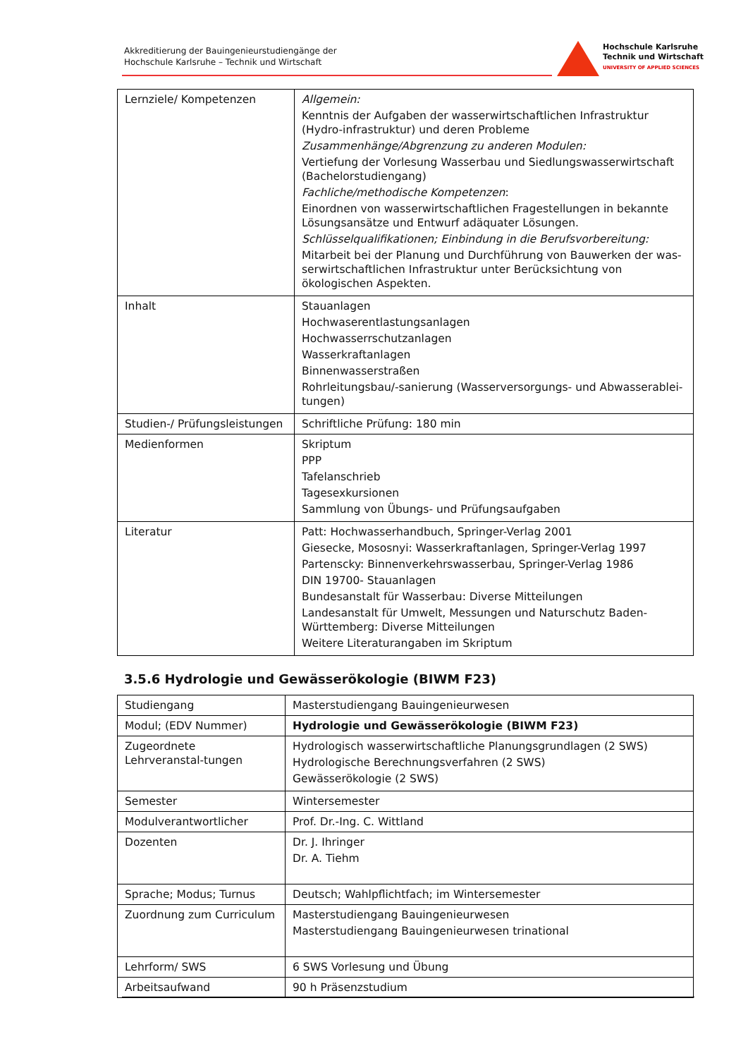Akkreditierung der Bauingenieurstudiengänge der
Hochschule Karlsruhe – Technik und Wirtschaft
Hochschule Karlsruhe
Technik und Wirtschaft
UNIVERSITY OF APPLIED SCIENCES
| Lernziele/ Kompetenzen | Allgemein: Kenntnis der Aufgaben der wasserwirtschaftlichen Infrastruktur (Hydro-infrastruktur) und deren Probleme Zusammenhänge/Abgrenzung zu anderen Modulen: Vertiefung der Vorlesung Wasserbau und Siedlungswasserwirtschaft (Bachelorstudiengang) Fachliche/methodische Kompetenzen : Einordnen von wasserwirtschaftlichen Fragestellungen in bekannte Lösungsansätze und Entwurf adäquater Lösungen. Schlüsselqualifikationen; Einbindung in die Berufsvorbereitung: Mitarbeit bei der Planung und Durchführung von Bauwerken der was-serwirtschaftlichen Infrastruktur unter Berücksichtung von ökologischen Aspekten. |
| Inhalt | Stauanlagen Hochwaserentlastungsanlagen Hochwasserrschutzanlagen Wasserkraftanlagen Binnenwasserstraßen Rohrleitungsbau/-sanierung (Wasserversorgungs- und Abwasserablei-tungen) |
| Studien-/ Prüfungsleistungen | Schriftliche Prüfung: 180 min |
| Medienformen | Skriptum PPP Tafelanschrieb Tagesexkursionen Sammlung von Übungs- und Prüfungsaufgaben |
| Literatur | Patt: Hochwasserhandbuch, Springer-Verlag 2001 Giesecke, Mososnyi: Wasserkraftanlagen, Springer-Verlag 1997 Partenscky: Binnenverkehrswasserbau, Springer-Verlag 1986 DIN 19700- Stauanlagen Bundesanstalt für Wasserbau: Diverse Mitteilungen Landesanstalt für Umwelt, Messungen und Naturschutz Baden-Württemberg: Diverse Mitteilungen Weitere Literaturangaben im Skriptum |
3.5.6 Hydrologie und Gewässerökologie (BIWM F23)
| Studiengang | Masterstudiengang Bauingenieurwesen |
| Modul; (EDV Nummer) | Hydrologie und Gewässerökologie (BIWM F23) |
| Zugeordnete Lehrveranstal-tungen | Hydrologisch wasserwirtschaftliche Planungsgrundlagen (2 SWS) Hydrologische Berechnungsverfahren (2 SWS) Gewässerökologie (2 SWS) |
| Semester | Wintersemester |
| Modulverantwortlicher | Prof. Dr.-Ing. C. Wittland |
| Dozenten | Dr. J. Ihringer Dr. A. Tiehm |
| Sprache; Modus; Turnus | Deutsch; Wahlpflichtfach; im Wintersemester |
| Zuordnung zum Curriculum | Masterstudiengang Bauingenieurwesen Masterstudiengang Bauingenieurwesen trinational |
| Lehrform/ SWS | 6 SWS Vorlesung und Übung |
| Arbeitsaufwand | 90 h Präsenzstudium |